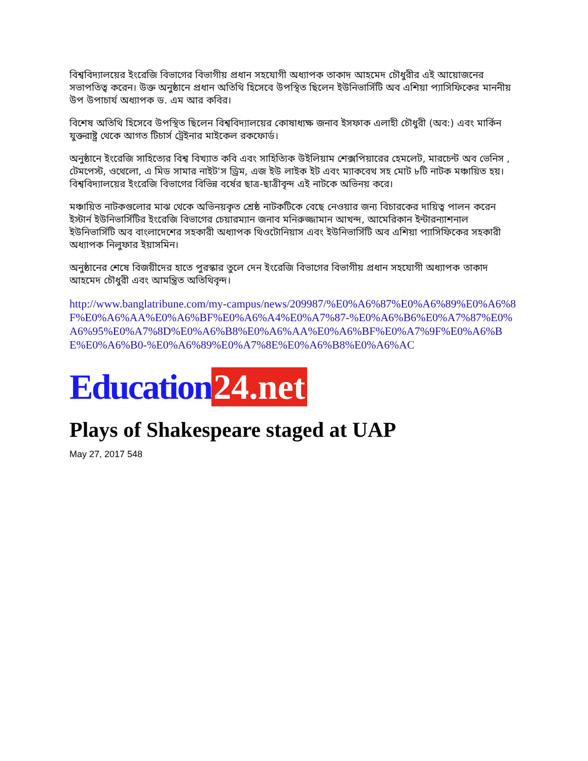বিশ্ববিদ্যালয়ের ইংরেজি বিভাগের বিভাগীয় প্রধান সহযোগী অধ্যাপক তাকাদ আহমেদ চৌধুরীর এই আয়োজনের সভাপতিত্ব করেন। উক্ত অনুষ্ঠানে প্রধান অতিথি হিসেবে উপস্থিত ছিলেন ইউনিভার্সিটি অব এশিয়া প্যাসিফিকের মাননীয় উপ উপাচার্য অধ্যাপক ড. এম আর কবির।
বিশেষ অতিথি হিসেবে উপস্থিত ছিলেন বিশ্ববিদ্যালয়ের কোষাধ্যক্ষ জনাব ইসফাক এলাহী চৌধুরী (অব:) এবং মার্কিন যুক্তরাষ্ট্র থেকে আগত টিচার্স ট্রেইনার মাইকেল রকফোর্ড।
অনুষ্ঠানে ইংরেজি সাহিত্যের বিশ্ব বিখ্যাত কবি এবং সাহিত্যিক উইলিয়াম শেক্সপিয়ারের হেমলেট, মারচেন্ট অব ভেনিস , টেমপেস্ট, ওথেলো, এ মিড সামার নাইট'স ড্রিম, এজ ইউ লাইক ইট এবং ম্যাকবেথ সহ মোট ৮টি নাটক মঞ্চায়িত হয়। বিশ্ববিদ্যালয়ের ইংরেজি বিভাগের বিভিন্ন বর্ষের ছাত্র-ছাত্রীবৃন্দ এই নাটকে অভিনয় করে।
মঞ্চায়িত নাটকগুলোর মাঝ থেকে অভিনয়কৃত শ্রেষ্ঠ নাটকটিকে বেছে নেওয়ার জন্য বিচারকের দায়িত্ব পালন করেন ইস্টার্ন ইউনিভার্সিটির ইংরেজি বিভাগের চেয়ারম্যান জনাব মনিরুজ্জামান আখন্দ, আমেরিকান ইন্টারন্যাশনাল ইউনিভার্সিটি অব বাংলাদেশের সহকারী অধ্যাপক থিওটোনিয়াস এবং ইউনিভার্সিটি অব এশিয়া প্যাসিফিকের সহকারী অধ্যাপক নিলুফার ইয়াসমিন।
অনুষ্ঠানের শেষে বিজয়ীদের হাতে পুরস্কার তুলে দেন ইংরেজি বিভাগের বিভাগীয় প্রধান সহযোগী অধ্যাপক তাকাদ আহমেদ চৌধুরী এবং আমন্ত্রিত অতিথিবৃন্দ।
http://www.banglatribune.com/my-campus/news/209987/%E0%A6%87%E0%A6%89%E0%A6%8F%E0%A6%AA%E0%A6%BF%E0%A6%A4%E0%A7%87-%E0%A6%B6%E0%A7%87%E0%A6%95%E0%A7%8D%E0%A6%B8%E0%A6%AA%E0%A6%BF%E0%A7%9F%E0%A6%BE%E0%A6%B0-%E0%A6%89%E0%A7%8E%E0%A6%B8%E0%A6%AC
Education 24.net
Plays of Shakespeare staged at UAP
May 27, 2017 548